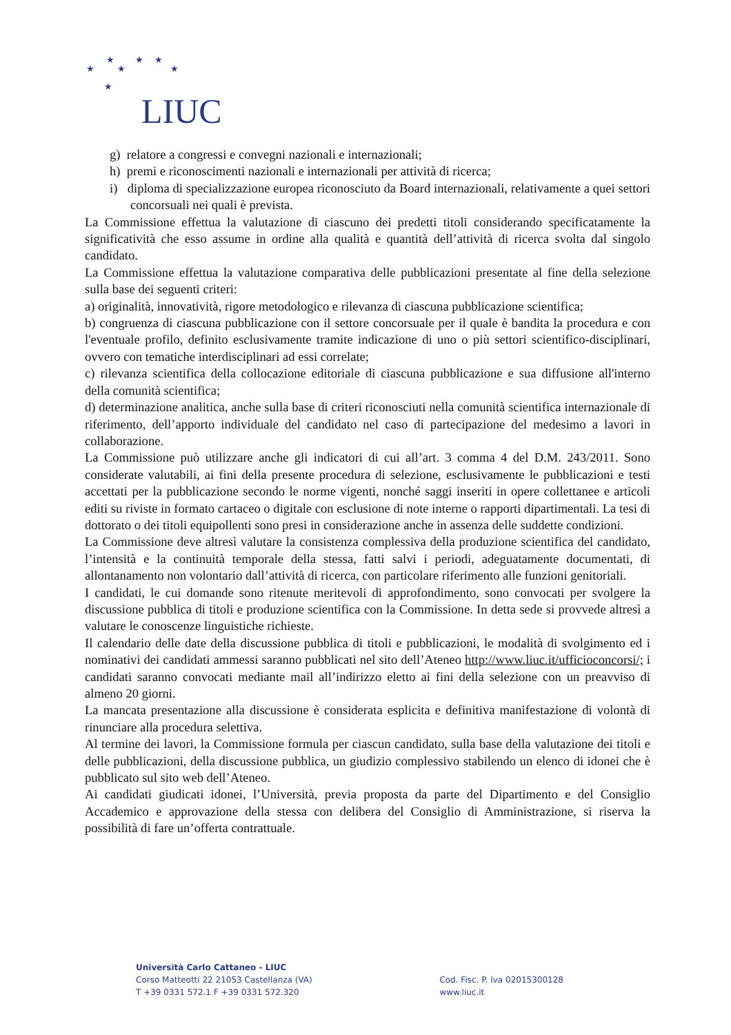★ ★ ★
★ ★ ★
★
LIUC
g) relatore a congressi e convegni nazionali e internazionali;
h) premi e riconoscimenti nazionali e internazionali per attività di ricerca;
i) diploma di specializzazione europea riconosciuto da Board internazionali, relativamente a quei settori concorsuali nei quali è prevista.
La Commissione effettua la valutazione di ciascuno dei predetti titoli considerando specificatamente la significatività che esso assume in ordine alla qualità e quantità dell’attività di ricerca svolta dal singolo candidato.
La Commissione effettua la valutazione comparativa delle pubblicazioni presentate al fine della selezione sulla base dei seguenti criteri:
a) originalità, innovatività, rigore metodologico e rilevanza di ciascuna pubblicazione scientifica;
b) congruenza di ciascuna pubblicazione con il settore concorsuale per il quale è bandita la procedura e con l'eventuale profilo, definito esclusivamente tramite indicazione di uno o più settori scientifico-disciplinari, ovvero con tematiche interdisciplinari ad essi correlate;
c) rilevanza scientifica della collocazione editoriale di ciascuna pubblicazione e sua diffusione all'interno della comunità scientifica;
d) determinazione analitica, anche sulla base di criteri riconosciuti nella comunità scientifica internazionale di riferimento, dell’apporto individuale del candidato nel caso di partecipazione del medesimo a lavori in collaborazione.
La Commissione può utilizzare anche gli indicatori di cui all’art. 3 comma 4 del D.M. 243/2011. Sono considerate valutabili, ai fini della presente procedura di selezione, esclusivamente le pubblicazioni e testi accettati per la pubblicazione secondo le norme vigenti, nonché saggi inseriti in opere collettanee e articoli editi su riviste in formato cartaceo o digitale con esclusione di note interne o rapporti dipartimentali. La tesi di dottorato o dei titoli equipollenti sono presi in considerazione anche in assenza delle suddette condizioni.
La Commissione deve altresì valutare la consistenza complessiva della produzione scientifica del candidato, l’intensità e la continuità temporale della stessa, fatti salvi i periodi, adeguatamente documentati, di allontanamento non volontario dall’attività di ricerca, con particolare riferimento alle funzioni genitoriali.
I candidati, le cui domande sono ritenute meritevoli di approfondimento, sono convocati per svolgere la discussione pubblica di titoli e produzione scientifica con la Commissione. In detta sede si provvede altresì a valutare le conoscenze linguistiche richieste.
Il calendario delle date della discussione pubblica di titoli e pubblicazioni, le modalità di svolgimento ed i nominativi dei candidati ammessi saranno pubblicati nel sito dell’Ateneo http://www.liuc.it/ufficioconcorsi/; i candidati saranno convocati mediante mail all’indirizzo eletto ai fini della selezione con un preavviso di almeno 20 giorni.
La mancata presentazione alla discussione è considerata esplicita e definitiva manifestazione di volontà di rinunciare alla procedura selettiva.
Al termine dei lavori, la Commissione formula per ciascun candidato, sulla base della valutazione dei titoli e delle pubblicazioni, della discussione pubblica, un giudizio complessivo stabilendo un elenco di idonei che è pubblicato sul sito web dell’Ateneo.
Ai candidati giudicati idonei, l’Università, previa proposta da parte del Dipartimento e del Consiglio Accademico e approvazione della stessa con delibera del Consiglio di Amministrazione, si riserva la possibilità di fare un’offerta contrattuale.
Università Carlo Cattaneo - LIUC
Corso Matteotti 22 21053 Castellanza (VA)
T +39 0331 572.1 F +39 0331 572.320
Cod. Fisc. P. Iva 02015300128
www.liuc.it